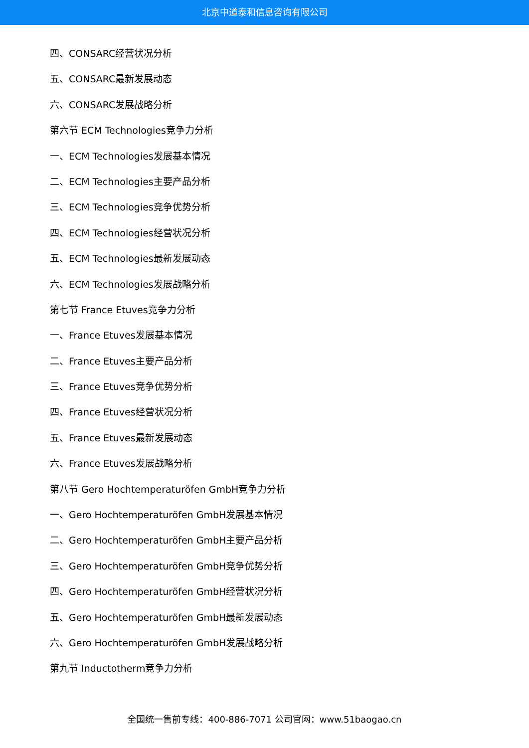北京中道泰和信息咨询有限公司
四、CONSARC经营状况分析
五、CONSARC最新发展动态
六、CONSARC发展战略分析
第六节 ECM Technologies竞争力分析
一、ECM Technologies发展基本情况
二、ECM Technologies主要产品分析
三、ECM Technologies竞争优势分析
四、ECM Technologies经营状况分析
五、ECM Technologies最新发展动态
六、ECM Technologies发展战略分析
第七节 France Etuves竞争力分析
一、France Etuves发展基本情况
二、France Etuves主要产品分析
三、France Etuves竞争优势分析
四、France Etuves经营状况分析
五、France Etuves最新发展动态
六、France Etuves发展战略分析
第八节 Gero Hochtemperaturöfen GmbH竞争力分析
一、Gero Hochtemperaturöfen GmbH发展基本情况
二、Gero Hochtemperaturöfen GmbH主要产品分析
三、Gero Hochtemperaturöfen GmbH竞争优势分析
四、Gero Hochtemperaturöfen GmbH经营状况分析
五、Gero Hochtemperaturöfen GmbH最新发展动态
六、Gero Hochtemperaturöfen GmbH发展战略分析
第九节 Inductotherm竞争力分析
全国统一售前专线：400-886-7071 公司官网：www.51baogao.cn